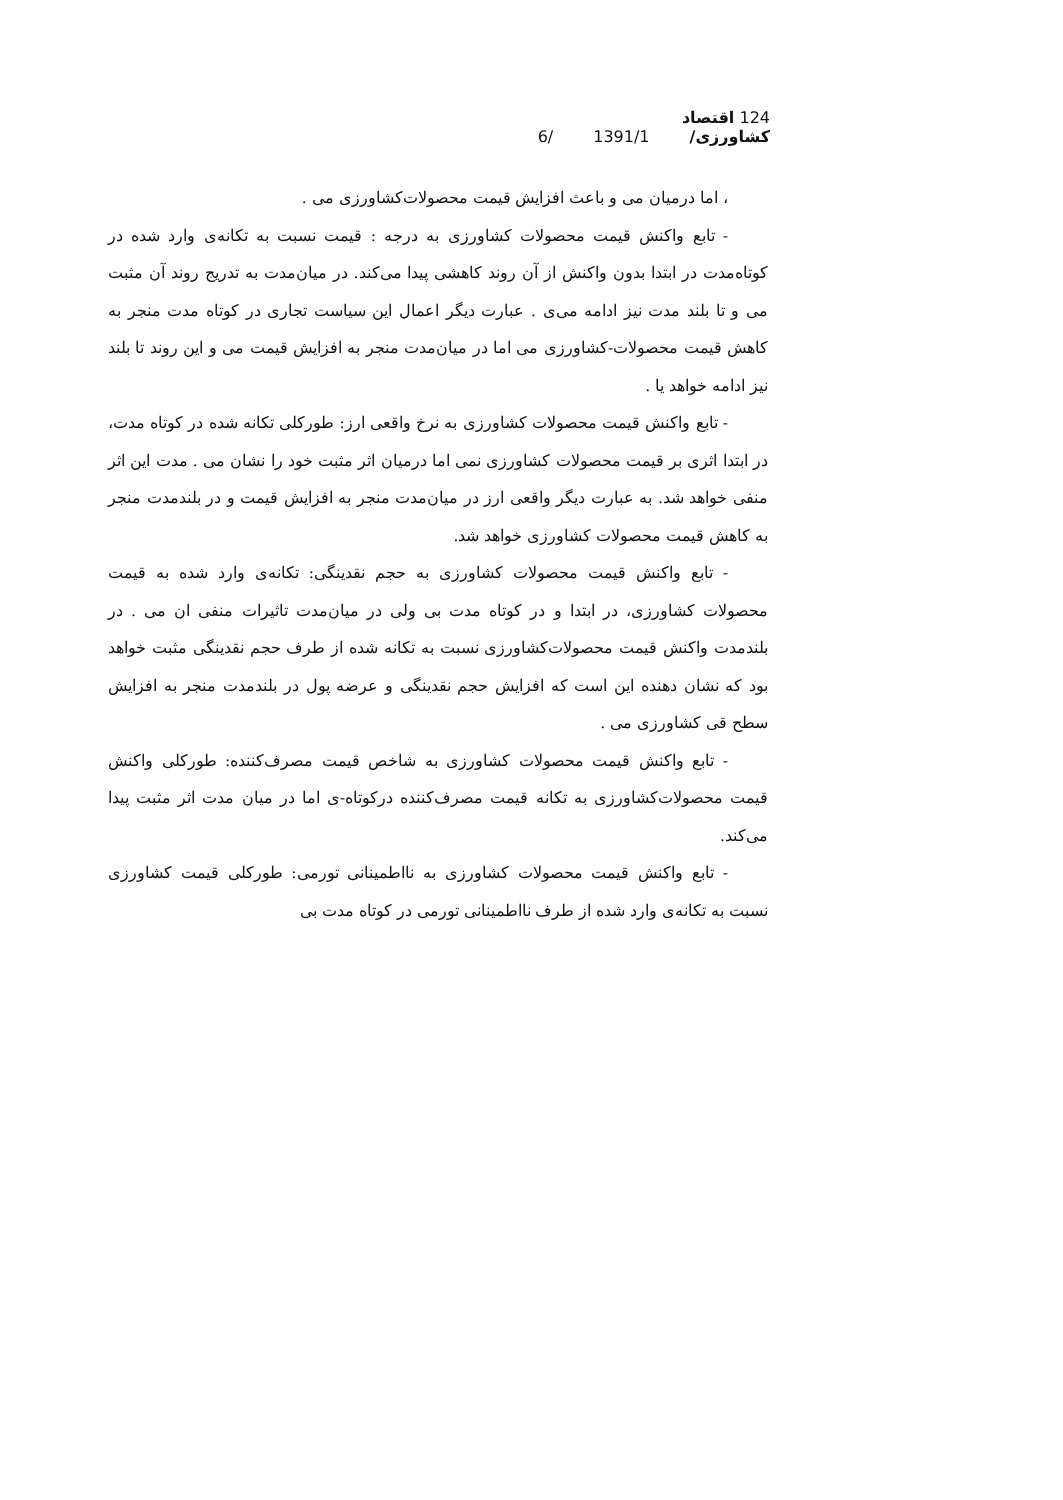124 اقتصاد کشاورزی/ 6/ 1391/1
، اما درمیان می و باعث افزایش قیمت محصولات‌کشاورزی می .
- تابع واکنش قیمت محصولات کشاورزی به درجه : قیمت نسبت به تکانه‌ی وارد شده در کوتاه‌مدت در ابتدا بدون واکنش از آن روند کاهشی پیدا می‌کند. در میان‌مدت به تدریج روند آن مثبت می و تا بلند مدت نیز ادامه می‌ی . عبارت دیگر اعمال این سیاست تجاری در کوتاه مدت منجر به کاهش قیمت محصولات-کشاورزی می اما در میان‌مدت منجر به افزایش قیمت می و این روند تا بلند نیز ادامه خواهد یا .
- تابع واکنش قیمت محصولات کشاورزی به نرخ واقعی ارز: طورکلی تکانه شده در کوتاه مدت، در ابتدا اثری بر قیمت محصولات کشاورزی نمی اما درمیان اثر مثبت خود را نشان می . مدت این اثر منفی خواهد شد. به عبارت دیگر واقعی ارز در میان‌مدت منجر به افزایش قیمت و در بلندمدت منجر به کاهش قیمت محصولات کشاورزی خواهد شد.
- تابع واکنش قیمت محصولات کشاورزی به حجم نقدینگی: تکانه‌ی وارد شده به قیمت محصولات کشاورزی، در ابتدا و در کوتاه مدت بی ولی در میان‌مدت تاثیرات منفی ان می . در بلندمدت واکنش قیمت محصولات‌کشاورزی نسبت به تکانه شده از طرف حجم نقدینگی مثبت خواهد بود که نشان دهنده این است که افزایش حجم نقدینگی و عرضه پول در بلندمدت منجر به افزایش سطح قی کشاورزی می .
- تابع واکنش قیمت محصولات کشاورزی به شاخص قیمت مصرف‌کننده: طورکلی واکنش قیمت محصولات‌کشاورزی به تکانه قیمت مصرف‌کننده درکوتاه-ی اما در میان مدت اثر مثبت پیدا می‌کند.
- تابع واکنش قیمت محصولات کشاورزی به نااطمینانی تورمی: طورکلی قیمت کشاورزی نسبت به تکانه‌ی وارد شده از طرف نااطمینانی تورمی در کوتاه مدت بی